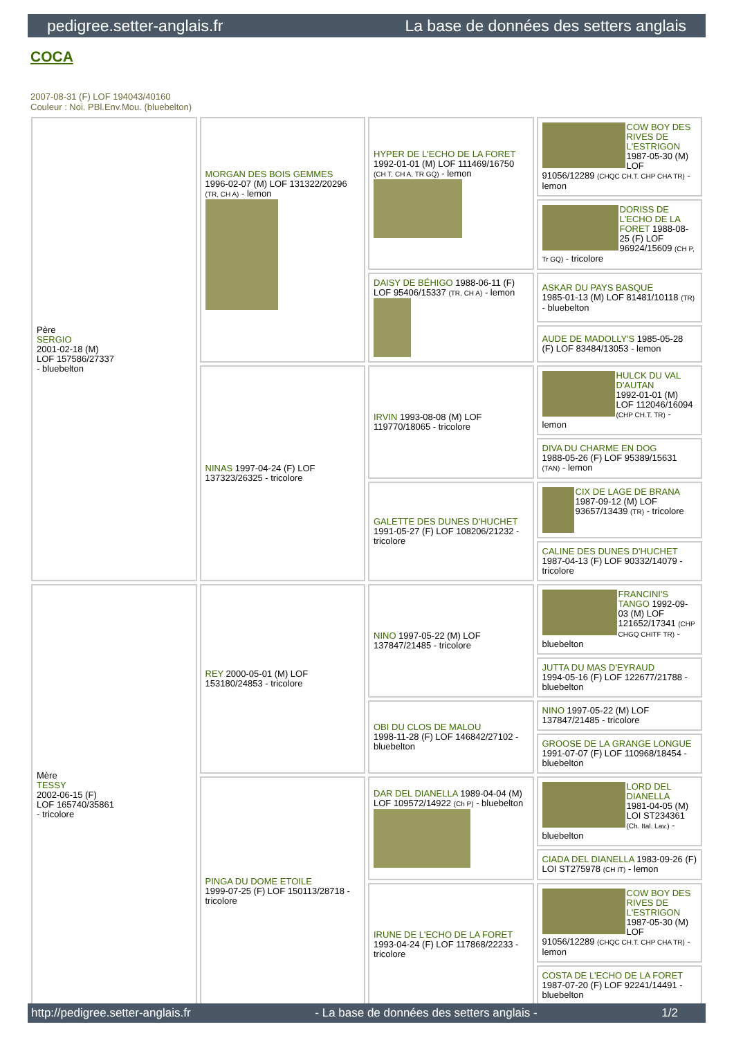pedigree.setter-anglais.fr La base de données des setters anglais
COCA
2007-08-31 (F) LOF 194043/40160
Couleur : Noi. PBl.Env.Mou. (bluebelton)
| Père SERGIO 2001-02-18 (M) LOF 157586/27337 - bluebelton | MORGAN DES BOIS GEMMES 1996-02-07 (M) LOF 131322/20296 (TR, CH A) - lemon | HYPER DE L'ECHO DE LA FORET 1992-01-01 (M) LOF 111469/16750 (CH T, CH A, TR GQ) - lemon | COW BOY DES RIVES DE L'ESTRIGON 1987-05-30 (M) LOF 91056/12289 (CHQC CH.T. CHP CHA TR) - lemon |
| | | | DORISS DE L'ECHO DE LA FORET 1988-08-25 (F) LOF 96924/15609 (CH P, Tr GQ) - tricolore |
| | | DAISY DE BÉHIGO 1988-06-11 (F) LOF 95406/15337 (TR, CH A) - lemon | ASKAR DU PAYS BASQUE 1985-01-13 (M) LOF 81481/10118 (TR) - bluebelton |
| | | | AUDE DE MADOLLY'S 1985-05-28 (F) LOF 83484/13053 - lemon |
| | NINAS 1997-04-24 (F) LOF 137323/26325 - tricolore | IRVIN 1993-08-08 (M) LOF 119770/18065 - tricolore | HULCK DU VAL D'AUTAN 1992-01-01 (M) LOF 112046/16094 (CHP CH.T. TR) - lemon |
| | | | DIVA DU CHARME EN DOG 1988-05-26 (F) LOF 95389/15631 (TAN) - lemon |
| | | GALETTE DES DUNES D'HUCHET 1991-05-27 (F) LOF 108206/21232 - tricolore | CIX DE LAGE DE BRANA 1987-09-12 (M) LOF 93657/13439 (TR) - tricolore |
| | | | CALINE DES DUNES D'HUCHET 1987-04-13 (F) LOF 90332/14079 - tricolore |
| Mère TESSY 2002-06-15 (F) LOF 165740/35861 - tricolore | REY 2000-05-01 (M) LOF 153180/24853 - tricolore | NINO 1997-05-22 (M) LOF 137847/21485 - tricolore | FRANCINI'S TANGO 1992-09-03 (M) LOF 121652/17341 (CHP CHGQ CHITF TR) - bluebelton |
| | | | JUTTA DU MAS D'EYRAUD 1994-05-16 (F) LOF 122677/21788 - bluebelton |
| | | OBI DU CLOS DE MALOU 1998-11-28 (F) LOF 146842/27102 - bluebelton | NINO 1997-05-22 (M) LOF 137847/21485 - tricolore |
| | | | GROOSE DE LA GRANGE LONGUE 1991-07-07 (F) LOF 110968/18454 - bluebelton |
| | PINGA DU DOME ETOILE 1999-07-25 (F) LOF 150113/28718 - tricolore | DAR DEL DIANELLA 1989-04-04 (M) LOF 109572/14922 (Ch P) - bluebelton | LORD DEL DIANELLA 1981-04-05 (M) LOI ST234361 (Ch. Ital. Lav.) - bluebelton |
| | | | CIADA DEL DIANELLA 1983-09-26 (F) LOI ST275978 (CH IT) - lemon |
| | | IRUNE DE L'ECHO DE LA FORET 1993-04-24 (F) LOF 117868/22233 - tricolore | COW BOY DES RIVES DE L'ESTRIGON 1987-05-30 (M) LOF 91056/12289 (CHQC CH.T. CHP CHA TR) - lemon |
| | | | COSTA DE L'ECHO DE LA FORET 1987-07-20 (F) LOF 92241/14491 - bluebelton |
http://pedigree.setter-anglais.fr - La base de données des setters anglais - 1/2